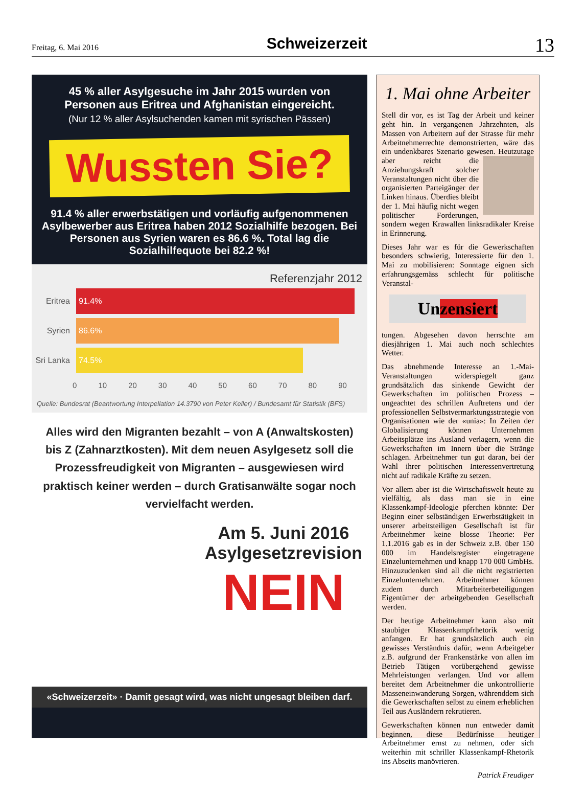Freitag, 6. Mai 2016
Schweizerzeit
13
45 % aller Asylgesuche im Jahr 2015 wurden von Personen aus Eritrea und Afghanistan eingereicht.
(Nur 12 % aller Asylsuchenden kamen mit syrischen Pässen)
Wussten Sie?
91.4 % aller erwerbstätigen und vorläufig aufgenommenen Asylbewerber aus Eritrea haben 2012 Sozialhilfe bezogen. Bei Personen aus Syrien waren es 86.6 %. Total lag die Sozialhilfequote bei 82.2 %!
Referenzjahr 2012
Eritrea
91.4%
Syrien
86.6%
Sri Lanka
74.5%
0 10 20 30 40 50 60 70 80 90
Quelle: Bundesrat (Beantwortung Interpellation 14.3790 von Peter Keller) / Bundesamt für Statistik (BFS)
Alles wird den Migranten bezahlt – von A (Anwaltskosten) bis Z (Zahnarztkosten). Mit dem neuen Asylgesetz soll die Prozess­freudigkeit von Migranten – ausgewiesen wird praktisch keiner werden – durch Gratisanwälte sogar noch vervielfacht werden.
Am 5. Juni 2016
Asylgesetzrevision
NEIN
«Schweizerzeit» · Damit gesagt wird, was nicht ungesagt bleiben darf.
1. Mai ohne Arbeiter
Stell dir vor, es ist Tag der Arbeit und keiner geht hin. In vergangenen Jahrzehnten, als Massen von Arbeitern auf der Strasse für mehr Arbeitnehmerrechte demonstrierten, wäre das ein undenkbares Szenario gewesen. Heutzutage aber reicht die Anziehungskraft solcher Veranstaltungen nicht über die organisierten Parteigänger der Linken hinaus. Überdies bleibt der 1. Mai häufig nicht wegen politischer Forderungen, sondern wegen Krawallen linksradikaler Kreise in Erinnerung.
Dieses Jahr war es für die Gewerkschaften besonders schwierig, Interessierte für den 1. Mai zu mobilisieren: Sonntage eignen sich erfahrungsgemäss schlecht für politische Veranstal-
Unzensiert
tungen. Abgesehen davon herrschte am diesjährigen 1. Mai auch noch schlechtes Wetter.
Das abnehmende Interesse an 1.-Mai-Veranstaltungen widerspiegelt ganz grundsätzlich das sinkende Gewicht der Gewerkschaften im politischen Prozess – ungeachtet des schrillen Auftretens und der professionellen Selbstvermarktungsstrategie von Organisationen wie der «unia»: In Zeiten der Globalisierung können Unternehmen Arbeitsplätze ins Ausland verlagern, wenn die Gewerkschaften im Innern über die Stränge schlagen. Arbeitnehmer tun gut daran, bei der Wahl ihrer politischen Interessenvertretung nicht auf radikale Kräfte zu setzen.
Vor allem aber ist die Wirtschaftswelt heute zu vielfältig, als dass man sie in eine Klassenkampf-Ideologie pferchen könnte: Der Beginn einer selbständigen Erwerbstätigkeit in unserer arbeitsteiligen Gesellschaft ist für Arbeitnehmer keine blosse Theorie: Per 1.1.2016 gab es in der Schweiz z.B. über 150 000 im Handelsregister eingetragene Einzelunternehmen und knapp 170 000 GmbHs. Hinzuzudenken sind all die nicht registrierten Einzelunternehmen. Arbeitnehmer können zudem durch Mitarbeiterbeteiligungen Eigentümer der arbeitgebenden Gesellschaft werden.
Der heutige Arbeitnehmer kann also mit staubiger Klassenkampfrhetorik wenig anfangen. Er hat grundsätzlich auch ein gewisses Verständnis dafür, wenn Arbeitgeber z.B. aufgrund der Frankenstärke von allen im Betrieb Tätigen vorübergehend gewisse Mehrleistungen verlangen. Und vor allem bereitet dem Arbeitnehmer die unkontrollierte Masseneinwanderung Sorgen, währenddem sich die Gewerkschaften selbst zu einem erheblichen Teil aus Ausländern rekrutieren.
Gewerkschaften können nun entweder damit beginnen, diese Bedürfnisse heutiger Arbeitnehmer ernst zu nehmen, oder sich weiterhin mit schriller Klassenkampf-Rhetorik ins Abseits manövrieren.
Patrick Freudiger